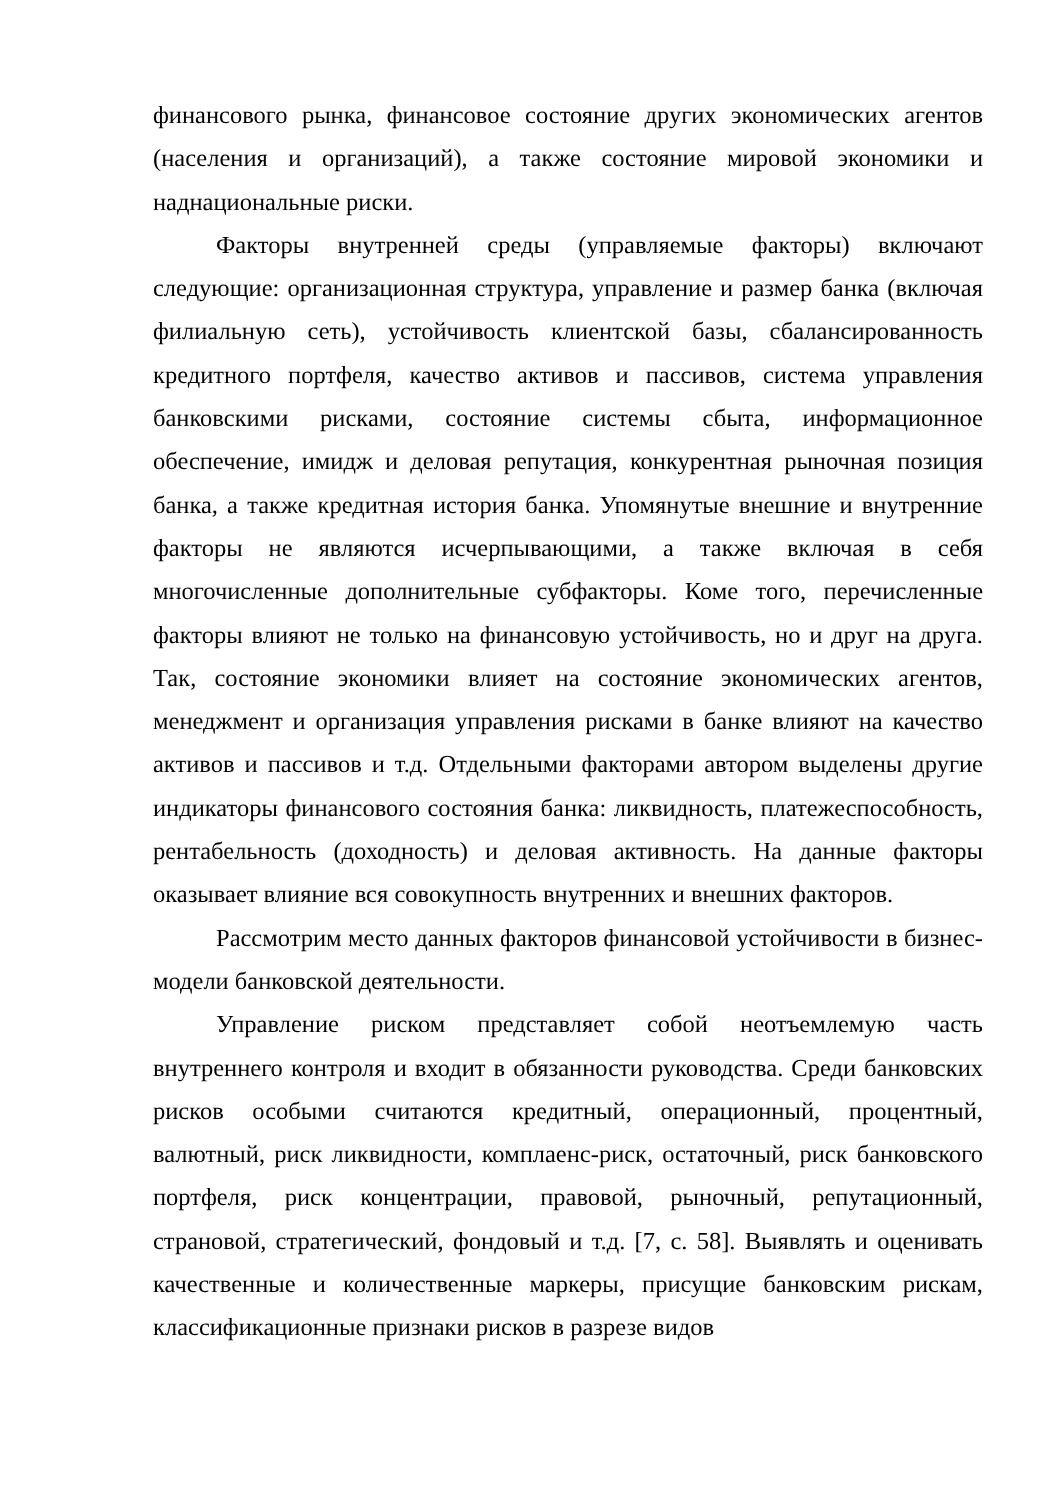финансового рынка, финансовое состояние других экономических агентов (населения и организаций), а также состояние мировой экономики и наднациональные риски.
Факторы внутренней среды (управляемые факторы) включают следующие: организационная структура, управление и размер банка (включая филиальную сеть), устойчивость клиентской базы, сбалансированность кредитного портфеля, качество активов и пассивов, система управления банковскими рисками, состояние системы сбыта, информационное обеспечение, имидж и деловая репутация, конкурентная рыночная позиция банка, а также кредитная история банка. Упомянутые внешние и внутренние факторы не являются исчерпывающими, а также включая в себя многочисленные дополнительные субфакторы. Коме того, перечисленные факторы влияют не только на финансовую устойчивость, но и друг на друга. Так, состояние экономики влияет на состояние экономических агентов, менеджмент и организация управления рисками в банке влияют на качество активов и пассивов и т.д. Отдельными факторами автором выделены другие индикаторы финансового состояния банка: ликвидность, платежеспособность, рентабельность (доходность) и деловая активность. На данные факторы оказывает влияние вся совокупность внутренних и внешних факторов.
Рассмотрим место данных факторов финансовой устойчивости в бизнес-модели банковской деятельности.
Управление риском представляет собой неотъемлемую часть внутреннего контроля и входит в обязанности руководства. Среди банковских рисков особыми считаются кредитный, операционный, процентный, валютный, риск ликвидности, комплаенс-риск, остаточный, риск банковского портфеля, риск концентрации, правовой, рыночный, репутационный, страновой, стратегический, фондовый и т.д. [7, с. 58]. Выявлять и оценивать качественные и количественные маркеры, присущие банковским рискам, классификационные признаки рисков в разрезе видов